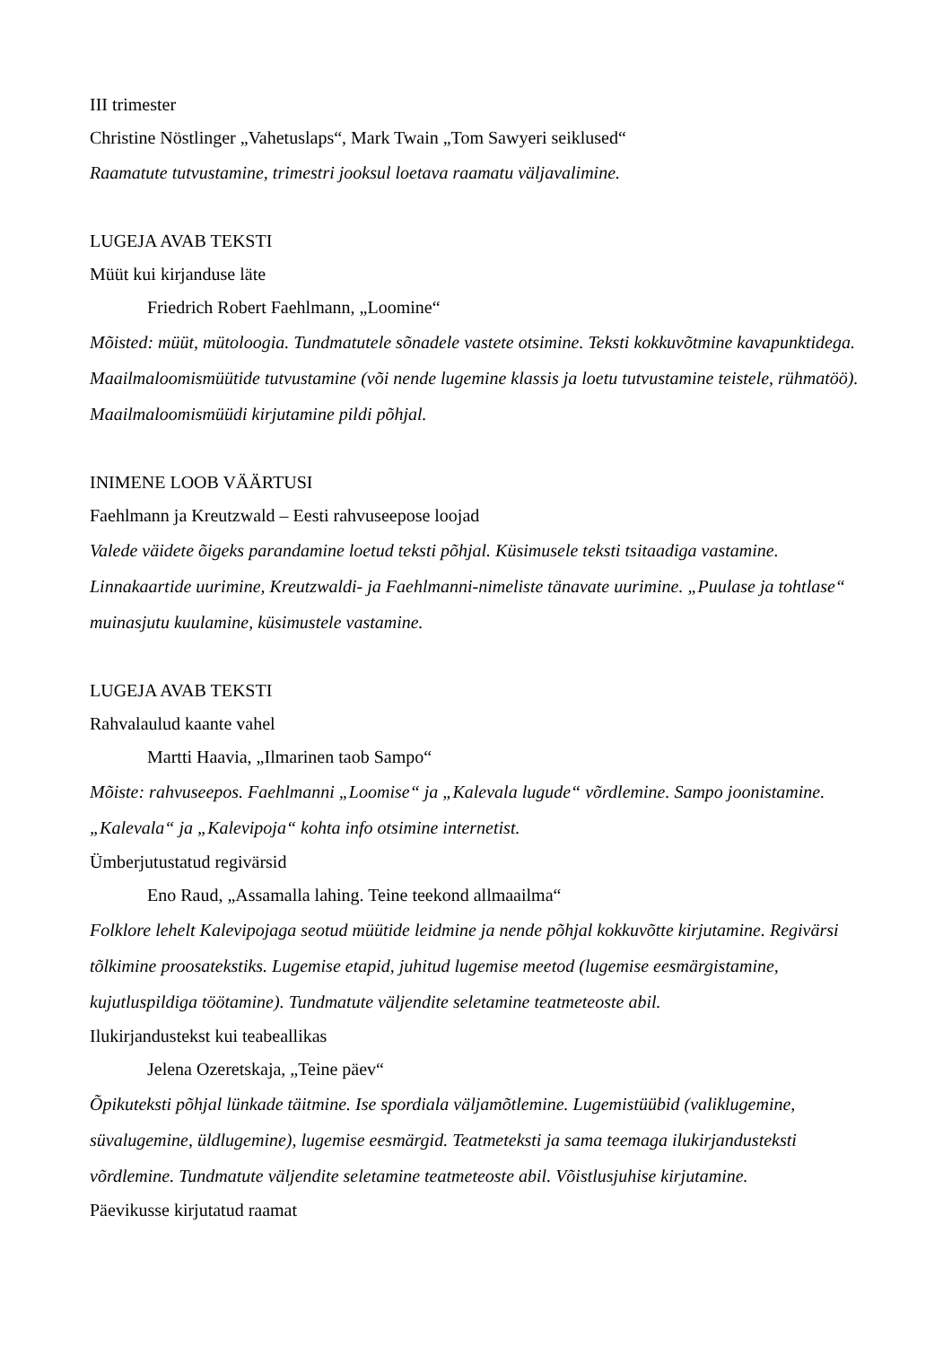III trimester
Christine Nöstlinger „Vahetuslaps“, Mark Twain „Tom Sawyeri seiklused“
Raamatute tutvustamine, trimestri jooksul loetava raamatu väljavalimine.
LUGEJA AVAB TEKSTI
Müüt kui kirjanduse läte
Friedrich Robert Faehlmann, „Loomine“
Mõisted: müüt, mütoloogia. Tundmatutele sõnadele vastete otsimine. Teksti kokkuvõtmine kavapunktidega. Maailmaloomismüütide tutvustamine (või nende lugemine klassis ja loetu tutvustamine teistele, rühmatöö). Maailmaloomismüüdi kirjutamine pildi põhjal.
INIMENE LOOB VÄÄRTUSI
Faehlmann ja Kreutzwald – Eesti rahvuseepose loojad
Valede väidete õigeks parandamine loetud teksti põhjal. Küsimusele teksti tsitaadiga vastamine. Linnakaartide uurimine, Kreutzwaldi- ja Faehlmanni-nimeliste tänavate uurimine. „Puulase ja tohtlase“ muinasjutu kuulamine, küsimustele vastamine.
LUGEJA AVAB TEKSTI
Rahvalaulud kaante vahel
Martti Haavia, „Ilmarinen taob Sampo“
Mõiste: rahvuseepos. Faehlmanni „Loomise“ ja „Kalevala lugude“ võrdlemine. Sampo joonistamine. „Kalevala“ ja „Kalevipoja“ kohta info otsimine internetist.
Ümberjutustatud regivärsid
Eno Raud, „Assamalla lahing. Teine teekond allmaailma“
Folklore lehelt Kalevipojaga seotud müütide leidmine ja nende põhjal kokkuvõtte kirjutamine. Regivärsi tõlkimine proosatekstiks. Lugemise etapid, juhitud lugemise meetod (lugemise eesmärgistamine, kujutluspildiga töötamine). Tundmatute väljendite seletamine teatmeteoste abil.
Ilukirjandustekst kui teabeallikas
Jelena Ozeretskaja, „Teine päev“
Õpikuteksti põhjal lünkade täitmine. Ise spordiala väljamõtlemine. Lugemistüübid (valiklugemine, süvalugemine, üldlugemine), lugemise eesmärgid. Teatmeteksti ja sama teemaga ilukirjandusteksti võrdlemine. Tundmatute väljendite seletamine teatmeteoste abil. Võistlusjuhise kirjutamine.
Päevikusse kirjutatud raamat